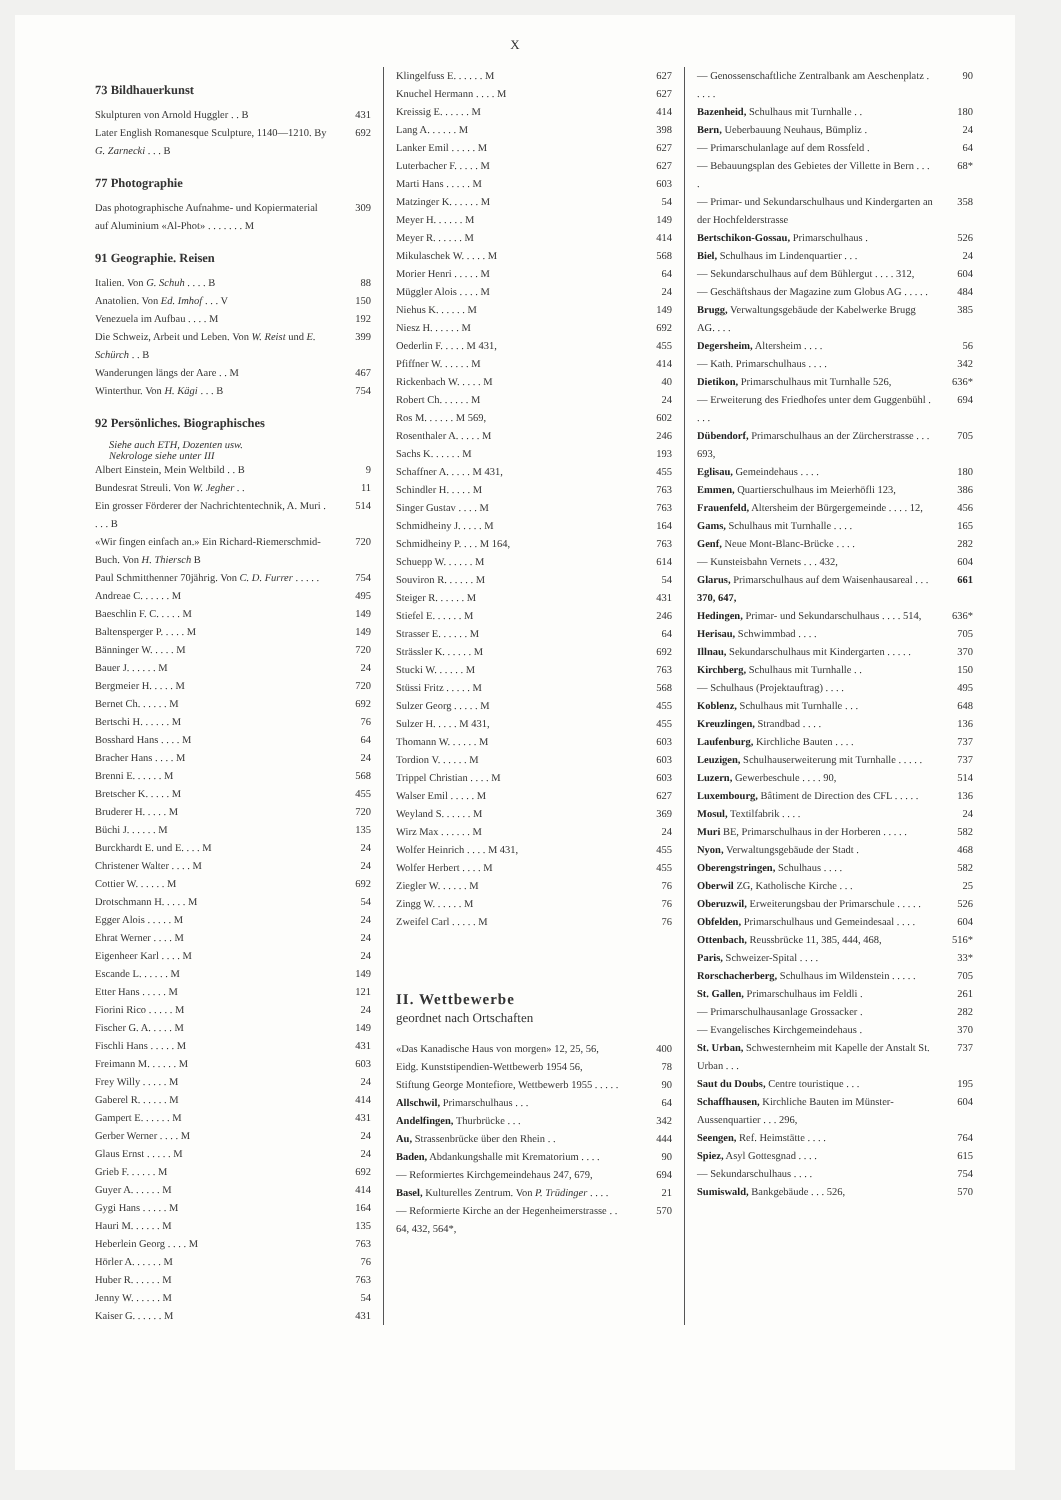X
73 Bildhauerkunst
Skulpturen von Arnold Huggler . . B 431
Later English Romanesque Sculpture, 1140—1210. By G. Zarnecki . . . B 692
77 Photographie
Das photographische Aufnahme- und Kopiermaterial auf Aluminium «Al-Phot» . . . . . . . M 309
91 Geographie. Reisen
Italien. Von G. Schuh . . . . B 88
Anatolien. Von Ed. Imhof . . . V 150
Venezuela im Aufbau . . . . M 192
Die Schweiz, Arbeit und Leben. Von W. Reist und E. Schürch . . B 399
Wanderungen längs der Aare . . M 467
Winterthur. Von H. Kägi . . . B 754
92 Persönliches. Biographisches
Siehe auch ETH, Dozenten usw.
Nekrologe siehe unter III
Albert Einstein, Mein Weltbild . . B 9
Bundesrat Streuli. Von W. Jegher . . 11
Ein grosser Förderer der Nachrichtentechnik, A. Muri . . . . B 514
«Wir fingen einfach an.» Ein Richard-Riemerschmid-Buch. Von H. Thiersch B 720
Paul Schmitthenner 70jährig. Von C. D. Furrer . . . . . 754
Andreae C. . . . . . M 495
Baeschlin F. C. . . . . M 149
Baltensperger P. . . . . M 149
Bänninger W. . . . . M 720
Bauer J. . . . . . M 24
Bergmeier H. . . . . M 720
Bernet Ch. . . . . . M 692
Bertschi H. . . . . . M 76
Bosshard Hans . . . . M 64
Bracher Hans . . . . M 24
Brenni E. . . . . . M 568
Bretscher K. . . . . M 455
Bruderer H. . . . . M 720
Büchi J. . . . . . M 135
Burckhardt E. und E. . . . M 24
Christener Walter . . . . M 24
Cottier W. . . . . . M 692
Drotschmann H. . . . . M 54
Egger Alois . . . . . M 24
Ehrat Werner . . . . M 24
Eigenheer Karl . . . . M 24
Escande L. . . . . . M 149
Etter Hans . . . . . M 121
Fiorini Rico . . . . . M 24
Fischer G. A. . . . . M 149
Fischli Hans . . . . . M 431
Freimann M. . . . . . M 603
Frey Willy . . . . . M 24
Gaberel R. . . . . . M 414
Gampert E. . . . . . M 431
Gerber Werner . . . . M 24
Glaus Ernst . . . . . M 24
Grieb F. . . . . . M 692
Guyer A. . . . . . M 414
Gygi Hans . . . . . M 164
Hauri M. . . . . . M 135
Heberlein Georg . . . . M 763
Hörler A. . . . . . M 76
Huber R. . . . . . M 763
Jenny W. . . . . . M 54
Kaiser G. . . . . . M 431
Klingelfuss E. . . . . . M 627
Knuchel Hermann . . . . M 627
Kreissig E. . . . . . M 414
Lang A. . . . . . M 398
Lanker Emil . . . . . M 627
Luterbacher F. . . . . M 627
Marti Hans . . . . . M 603
Matzinger K. . . . . . M 54
Meyer H. . . . . . M 149
Meyer R. . . . . . M 414
Mikulaschek W. . . . . M 568
Morier Henri . . . . . M 64
Müggler Alois . . . . M 24
Niehus K. . . . . . M 149
Niesz H. . . . . . M 692
Oederlin F. . . . . M 431, 455
Pfiffner W. . . . . . M 414
Rickenbach W. . . . . M 40
Robert Ch. . . . . . M 24
Ros M. . . . . . M 569, 602
Rosenthaler A. . . . . M 246
Sachs K. . . . . . M 193
Schaffner A. . . . . M 431, 455
Schindler H. . . . . M 763
Singer Gustav . . . . M 763
Schmidheiny J. . . . . M 164
Schmidheiny P. . . . M 164, 763
Schuepp W. . . . . . M 614
Souviron R. . . . . . M 54
Steiger R. . . . . . M 431
Stiefel E. . . . . . M 246
Strasser E. . . . . . M 64
Strässler K. . . . . . M 692
Stucki W. . . . . . M 763
Stüssi Fritz . . . . . M 568
Sulzer Georg . . . . . M 455
Sulzer H. . . . . M 431, 455
Thomann W. . . . . . M 603
Tordion V. . . . . . M 603
Trippel Christian . . . . M 603
Walser Emil . . . . . M 627
Weyland S. . . . . . M 369
Wirz Max . . . . . . M 24
Wolfer Heinrich . . . . M 431, 455
Wolfer Herbert . . . . M 455
Ziegler W. . . . . . M 76
Zingg W. . . . . . M 76
Zweifel Carl . . . . . M 76
II. Wettbewerbe
geordnet nach Ortschaften
«Das Kanadische Haus von morgen» 12, 25, 56, 400
Eidg. Kunststipendien-Wettbewerb 1954 56, 78
Stiftung George Montefiore, Wettbewerb 1955 . . . . . 90
Allschwil, Primarschulhaus . . . 64
Andelfingen, Thurbrücke . . . 342
Au, Strassenbrücke über den Rhein . . 444
Baden, Abdankungshalle mit Krematorium . . . . 90
— Reformiertes Kirchgemeindehaus 247, 679, 694
Basel, Kulturelles Zentrum. Von P. Trüdinger . . . . 21
— Reformierte Kirche an der Hegenheimerstrasse . . 64, 432, 564*, 570
— Genossenschaftliche Zentralbank am Aeschenplatz . . . . . 90
Bazenheid, Schulhaus mit Turnhalle . . 180
Bern, Ueberbauung Neuhaus, Bümpliz . 24
— Primarschulanlage auf dem Rossfeld . 64
— Bebauungsplan des Gebietes der Villette in Bern . . . . 68*
— Primar- und Sekundarschulhaus und Kindergarten an der Hochfelderstrasse 358
Bertschikon-Gossau, Primarschulhaus . 526
Biel, Schulhaus im Lindenquartier . . . 24
— Sekundarschulhaus auf dem Bühlergut . . . . 312, 604
— Geschäftshaus der Magazine zum Globus AG . . . . . 484
Brugg, Verwaltungsgebäude der Kabelwerke Brugg AG. . . . 385
Degersheim, Altersheim . . . . 56
— Kath. Primarschulhaus . . . . 342
Dietikon, Primarschulhaus mit Turnhalle 526, 636*
— Erweiterung des Friedhofes unter dem Guggenbühl . . . . 694
Dübendorf, Primarschulhaus an der Zürcherstrasse . . . 693, 705
Eglisau, Gemeindehaus . . . . 180
Emmen, Quartierschulhaus im Meierhöfli 123, 386
Frauenfeld, Altersheim der Bürgergemeinde . . . . 12, 456
Gams, Schulhaus mit Turnhalle . . . . 165
Genf, Neue Mont-Blanc-Brücke . . . . 282
— Kunsteisbahn Vernets . . . 432, 604
Glarus, Primarschulhaus auf dem Waisenhausareal . . . 370, 647, 661
Hedingen, Primar- und Sekundarschulhaus . . . . 514, 636*
Herisau, Schwimmbad . . . . 705
Illnau, Sekundarschulhaus mit Kindergarten . . . . . 370
Kirchberg, Schulhaus mit Turnhalle . . 150
— Schulhaus (Projektauftrag) . . . . 495
Koblenz, Schulhaus mit Turnhalle . . . 648
Kreuzlingen, Strandbad . . . . 136
Laufenburg, Kirchliche Bauten . . . . 737
Leuzigen, Schulhauserweiterung mit Turnhalle . . . . . 737
Luzern, Gewerbeschule . . . . 90, 514
Luxembourg, Bâtiment de Direction des CFL . . . . . 136
Mosul, Textilfabrik . . . . 24
Muri BE, Primarschulhaus in der Horberen . . . . . 582
Nyon, Verwaltungsgebäude der Stadt . 468
Oberengstringen, Schulhaus . . . . 582
Oberwil ZG, Katholische Kirche . . . 25
Oberuzwil, Erweiterungsbau der Primarschule . . . . . 526
Obfelden, Primarschulhaus und Gemeindesaal . . . . 604
Ottenbach, Reussbrücke 11, 385, 444, 468, 516*
Paris, Schweizer-Spital . . . . 33*
Rorschacherberg, Schulhaus im Wildenstein . . . . . 705
St. Gallen, Primarschulhaus im Feldli . 261
— Primarschulhausanlage Grossacker . 282
— Evangelisches Kirchgemeindehaus . 370
St. Urban, Schwesternheim mit Kapelle der Anstalt St. Urban . . . 737
Saut du Doubs, Centre touristique . . . 195
Schaffhausen, Kirchliche Bauten im Münster-Aussenquartier . . . 296, 604
Seengen, Ref. Heimstätte . . . . 764
Spiez, Asyl Gottesgnad . . . . 615
— Sekundarschulhaus . . . . 754
Sumiswald, Bankgebäude . . . 526, 570